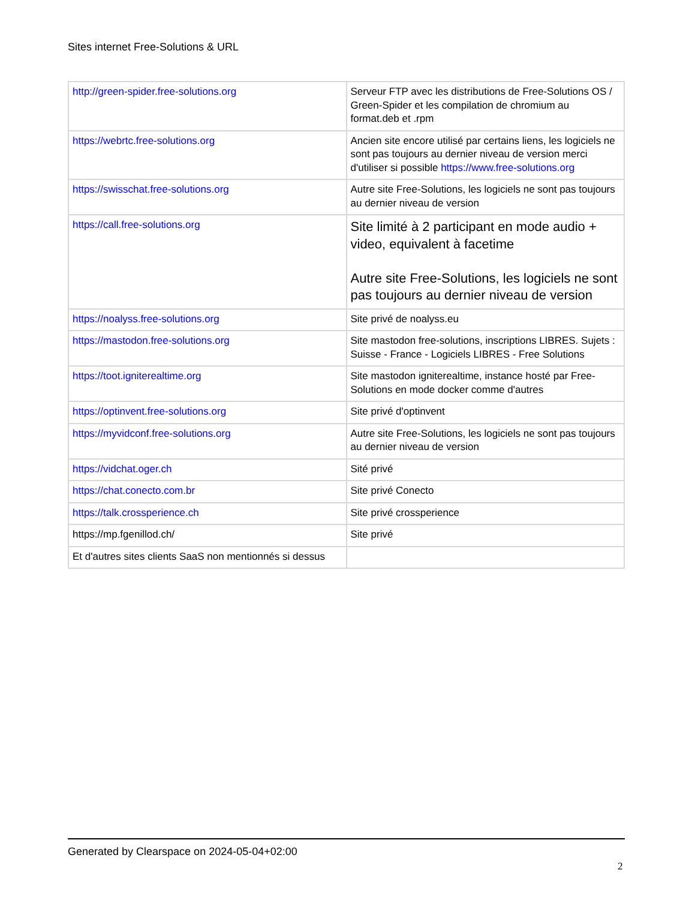Sites internet Free-Solutions & URL
| http://green-spider.free-solutions.org | Serveur FTP avec les distributions de Free-Solutions OS / Green-Spider et les compilation de chromium au format.deb et .rpm |
| https://webrtc.free-solutions.org | Ancien site encore utilisé par certains liens, les logiciels ne sont pas toujours au dernier niveau de version merci d'utiliser si possible https://www.free-solutions.org |
| https://swisschat.free-solutions.org | Autre site Free-Solutions, les logiciels ne sont pas toujours au dernier niveau de version |
| https://call.free-solutions.org | Site limité à 2 participant en mode audio + video, equivalent à facetime Autre site Free-Solutions, les logiciels ne sont pas toujours au dernier niveau de version |
| https://noalyss.free-solutions.org | Site privé de noalyss.eu |
| https://mastodon.free-solutions.org | Site mastodon free-solutions, inscriptions LIBRES. Sujets : Suisse - France - Logiciels LIBRES - Free Solutions |
| https://toot.igniterealtime.org | Site mastodon igniterealtime, instance hosté par Free-Solutions en mode docker comme d'autres |
| https://optinvent.free-solutions.org | Site privé d'optinvent |
| https://myvidconf.free-solutions.org | Autre site Free-Solutions, les logiciels ne sont pas toujours au dernier niveau de version |
| https://vidchat.oger.ch | Sité privé |
| https://chat.conecto.com.br | Site privé Conecto |
| https://talk.crossperience.ch | Site privé crossperience |
| https://mp.fgenillod.ch/ | Site privé |
| Et d'autres sites clients SaaS non mentionnés si dessus | |
Generated by Clearspace on 2024-05-04+02:00
2